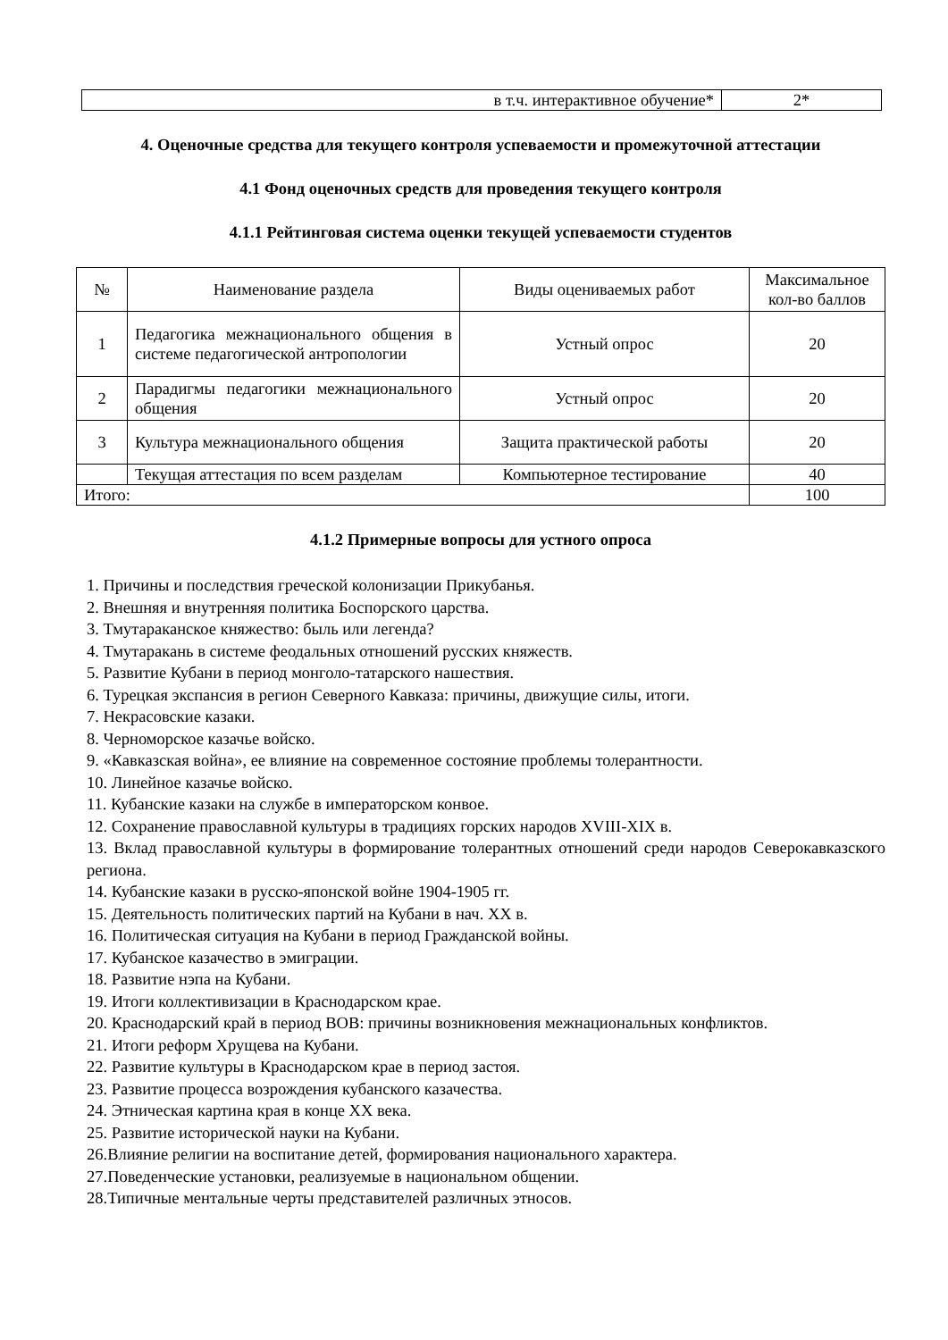| в т.ч. интерактивное обучение* | 2* |
4. Оценочные средства для текущего контроля успеваемости и промежуточной аттестации
4.1 Фонд оценочных средств для проведения текущего контроля
4.1.1 Рейтинговая система оценки текущей успеваемости студентов
| № | Наименование раздела | Виды оцениваемых работ | Максимальное кол-во баллов |
| --- | --- | --- | --- |
| 1 | Педагогика межнационального общения в системе педагогической антропологии | Устный опрос | 20 |
| 2 | Парадигмы педагогики межнационального общения | Устный опрос | 20 |
| 3 | Культура межнационального общения | Защита практической работы | 20 |
| | Текущая аттестация по всем разделам | Компьютерное тестирование | 40 |
| Итого: | | | 100 |
4.1.2 Примерные вопросы для устного опроса
1. Причины и последствия греческой колонизации Прикубанья.
2. Внешняя и внутренняя политика Боспорского царства.
3. Тмутараканское княжество: быль или легенда?
4. Тмутаракань в системе феодальных отношений русских княжеств.
5. Развитие Кубани в период монголо-татарского нашествия.
6. Турецкая экспансия в регион Северного Кавказа: причины, движущие силы, итоги.
7. Некрасовские казаки.
8. Черноморское казачье войско.
9. «Кавказская война», ее влияние на современное состояние проблемы толерантности.
10. Линейное казачье войско.
11. Кубанские казаки на службе в императорском конвое.
12. Сохранение православной культуры в традициях горских народов XVIII-XIX в.
13. Вклад православной культуры в формирование толерантных отношений среди народов Северокавказского региона.
14. Кубанские казаки в русско-японской войне 1904-1905 гг.
15. Деятельность политических партий на Кубани в нач. XX в.
16. Политическая ситуация на Кубани в период Гражданской войны.
17. Кубанское казачество в эмиграции.
18. Развитие нэпа на Кубани.
19. Итоги коллективизации в Краснодарском крае.
20. Краснодарский край в период ВОВ: причины возникновения межнациональных конфликтов.
21. Итоги реформ Хрущева на Кубани.
22. Развитие культуры в Краснодарском крае в период застоя.
23. Развитие процесса возрождения кубанского казачества.
24. Этническая картина края в конце XX века.
25. Развитие исторической науки на Кубани.
26.Влияние религии на воспитание детей, формирования национального характера.
27.Поведенческие установки, реализуемые в национальном общении.
28.Типичные ментальные черты представителей различных этносов.